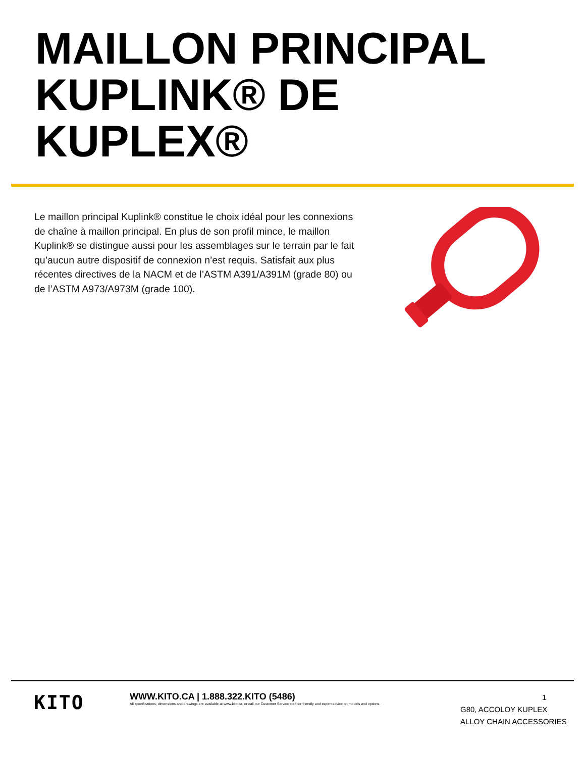MAILLON PRINCIPAL
KUPLINK® DE
KUPLEX®
Le maillon principal Kuplink® constitue le choix idéal pour les connexions de chaîne à maillon principal. En plus de son profil mince, le maillon Kuplink® se distingue aussi pour les assemblages sur le terrain par le fait qu’aucun autre dispositif de connexion n’est requis. Satisfait aux plus récentes directives de la NACM et de l’ASTM A391/A391M (grade 80) ou de l’ASTM A973/A973M (grade 100).
KITO
WWW.KITO.CA | 1.888.322.KITO (5486)
All specifications, dimensions and drawings are available at www.kito.ca, or call our Customer Service staff for friendly and expert advice on models and options.
1
G80, ACCOLOY KUPLEX
ALLOY CHAIN ACCESSORIES